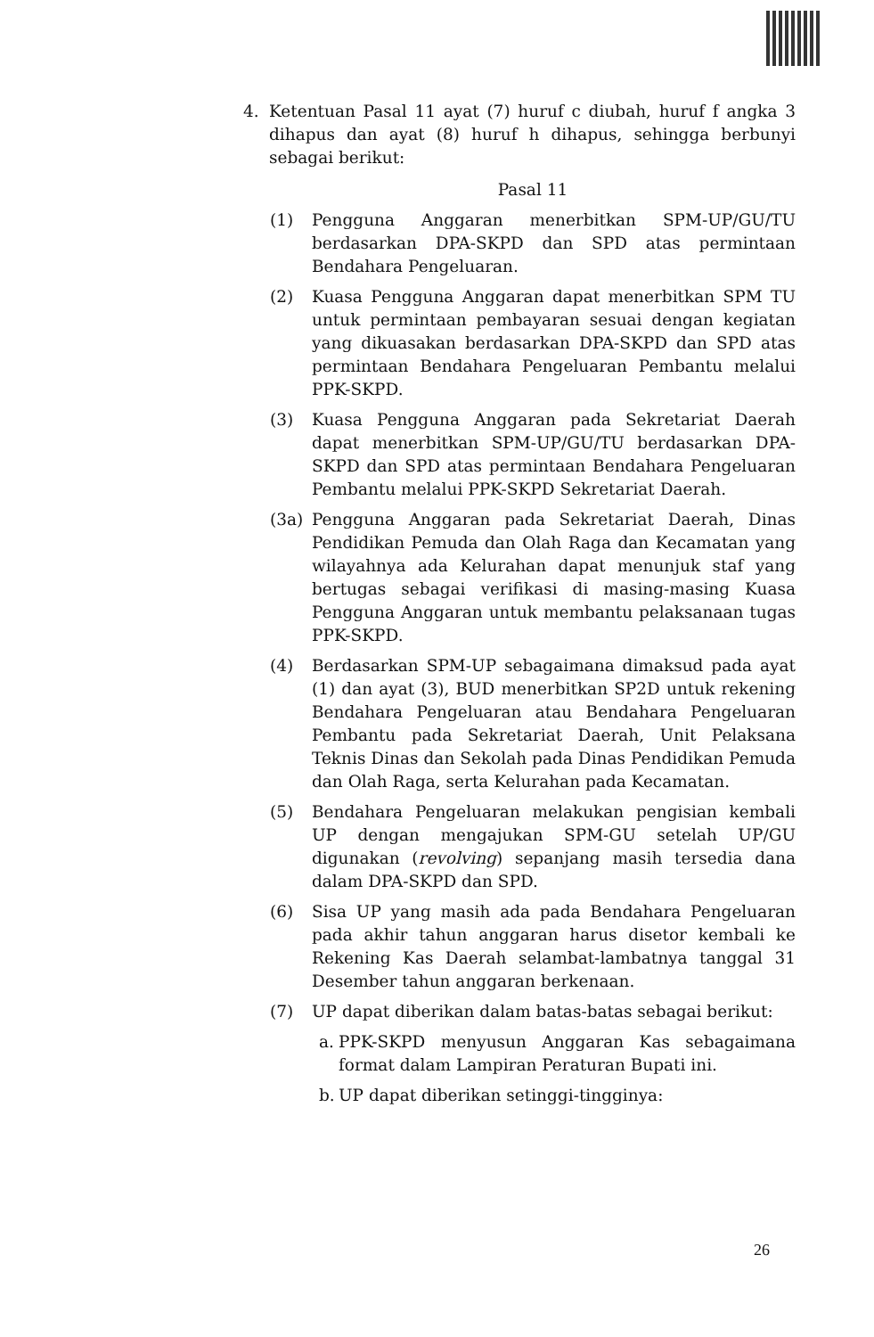4. Ketentuan Pasal 11 ayat (7) huruf c diubah, huruf f angka 3 dihapus dan ayat (8) huruf h dihapus, sehingga berbunyi sebagai berikut:
Pasal 11
(1) Pengguna Anggaran menerbitkan SPM-UP/GU/TU berdasarkan DPA-SKPD dan SPD atas permintaan Bendahara Pengeluaran.
(2) Kuasa Pengguna Anggaran dapat menerbitkan SPM TU untuk permintaan pembayaran sesuai dengan kegiatan yang dikuasakan berdasarkan DPA-SKPD dan SPD atas permintaan Bendahara Pengeluaran Pembantu melalui PPK-SKPD.
(3) Kuasa Pengguna Anggaran pada Sekretariat Daerah dapat menerbitkan SPM-UP/GU/TU berdasarkan DPA-SKPD dan SPD atas permintaan Bendahara Pengeluaran Pembantu melalui PPK-SKPD Sekretariat Daerah.
(3a) Pengguna Anggaran pada Sekretariat Daerah, Dinas Pendidikan Pemuda dan Olah Raga dan Kecamatan yang wilayahnya ada Kelurahan dapat menunjuk staf yang bertugas sebagai verifikasi di masing-masing Kuasa Pengguna Anggaran untuk membantu pelaksanaan tugas PPK-SKPD.
(4) Berdasarkan SPM-UP sebagaimana dimaksud pada ayat (1) dan ayat (3), BUD menerbitkan SP2D untuk rekening Bendahara Pengeluaran atau Bendahara Pengeluaran Pembantu pada Sekretariat Daerah, Unit Pelaksana Teknis Dinas dan Sekolah pada Dinas Pendidikan Pemuda dan Olah Raga, serta Kelurahan pada Kecamatan.
(5) Bendahara Pengeluaran melakukan pengisian kembali UP dengan mengajukan SPM-GU setelah UP/GU digunakan (revolving) sepanjang masih tersedia dana dalam DPA-SKPD dan SPD.
(6) Sisa UP yang masih ada pada Bendahara Pengeluaran pada akhir tahun anggaran harus disetor kembali ke Rekening Kas Daerah selambat-lambatnya tanggal 31 Desember tahun anggaran berkenaan.
(7) UP dapat diberikan dalam batas-batas sebagai berikut:
a. PPK-SKPD menyusun Anggaran Kas sebagaimana format dalam Lampiran Peraturan Bupati ini.
b. UP dapat diberikan setinggi-tingginya:
26